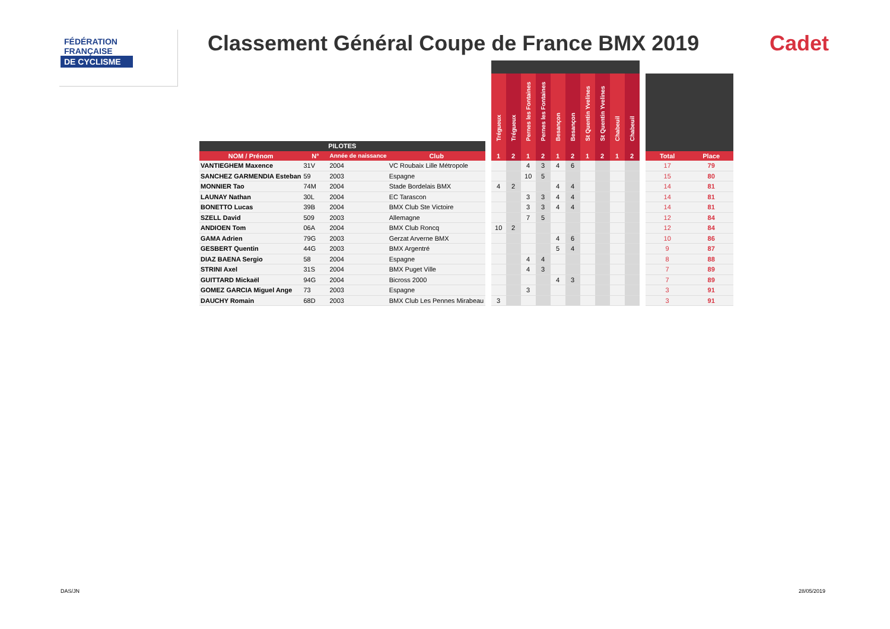FÉDÉRATION
FRANÇAISE
DE CYCLISME
Classement Général Coupe de France BMX 2019
Cadet
| | | | | | Trégueux | Trégueux | Pernes les Fontaines | Pernes les Fontaines | Besançon | Besançon | St Quentin Yvelines | St Quentin Yvelines | Chabeuil | Chabeuil | | | |
| --- | --- | --- | --- | --- | --- | --- | --- | --- | --- | --- | --- | --- | --- | --- | --- | --- | --- |
| PILOTES | | | | | | | | | | | | | | | | | |
| NOM / Prénom | N° | Année de naissance | Club | | 1 | 2 | 1 | 2 | 1 | 2 | 1 | 2 | 1 | 2 | | Total | Place |
| VANTIEGHEM Maxence | 31V | 2004 | VC Roubaix Lille Métropole | | | | 4 | 3 | 4 | 6 | | | | | | 17 | 79 |
| SANCHEZ GARMENDIA Esteban | 59 | 2003 | Espagne | | | | 10 | 5 | | | | | | | | 15 | 80 |
| MONNIER Tao | 74M | 2004 | Stade Bordelais BMX | | 4 | 2 | | | 4 | 4 | | | | | | 14 | 81 |
| LAUNAY Nathan | 30L | 2004 | EC Tarascon | | | | 3 | 3 | 4 | 4 | | | | | | 14 | 81 |
| BONETTO Lucas | 39B | 2004 | BMX Club Ste Victoire | | | | 3 | 3 | 4 | 4 | | | | | | 14 | 81 |
| SZELL David | 509 | 2003 | Allemagne | | | | 7 | 5 | | | | | | | | 12 | 84 |
| ANDIOEN Tom | 06A | 2004 | BMX Club Roncq | | 10 | 2 | | | | | | | | | | 12 | 84 |
| GAMA Adrien | 79G | 2003 | Gerzat Arverne BMX | | | | | | 4 | 6 | | | | | | 10 | 86 |
| GESBERT Quentin | 44G | 2003 | BMX Argentré | | | | | | 5 | 4 | | | | | | 9 | 87 |
| DIAZ BAENA Sergio | 58 | 2004 | Espagne | | | | 4 | 4 | | | | | | | | 8 | 88 |
| STRINI Axel | 31S | 2004 | BMX Puget Ville | | | | 4 | 3 | | | | | | | | 7 | 89 |
| GUITTARD Mickaël | 94G | 2004 | Bicross 2000 | | | | | | 4 | 3 | | | | | | 7 | 89 |
| GOMEZ GARCIA Miguel Ange | 73 | 2003 | Espagne | | | | 3 | | | | | | | | | 3 | 91 |
| DAUCHY Romain | 68D | 2003 | BMX Club Les Pennes Mirabeau | | 3 | | | | | | | | | | | 3 | 91 |
DAS/JN 28/05/2019